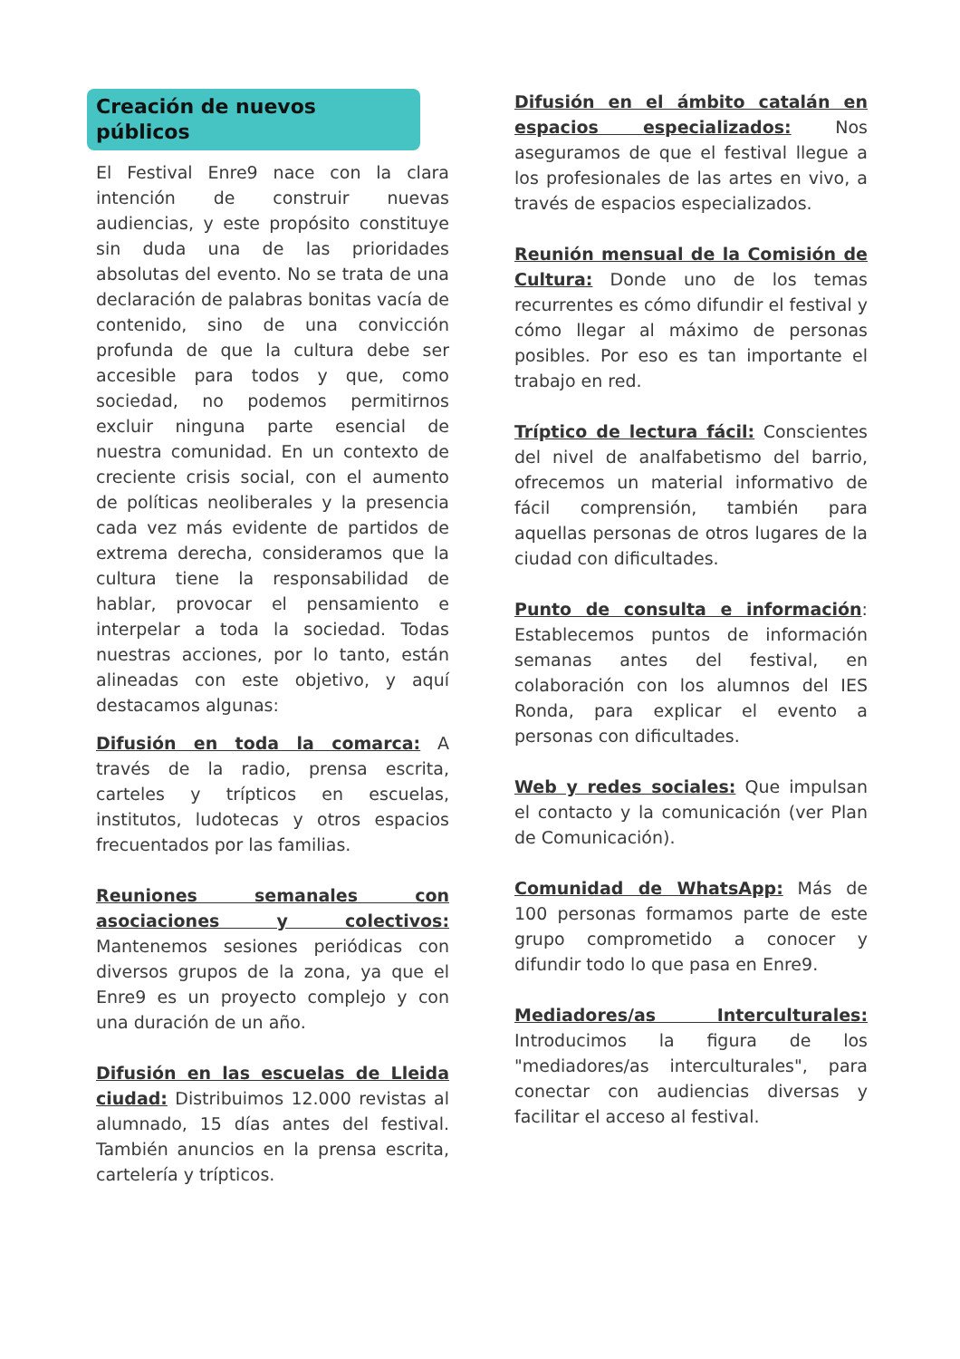Creación de nuevos públicos
El Festival Enre9 nace con la clara intención de construir nuevas audiencias, y este propósito constituye sin duda una de las prioridades absolutas del evento. No se trata de una declaración de palabras bonitas vacía de contenido, sino de una convicción profunda de que la cultura debe ser accesible para todos y que, como sociedad, no podemos permitirnos excluir ninguna parte esencial de nuestra comunidad. En un contexto de creciente crisis social, con el aumento de políticas neoliberales y la presencia cada vez más evidente de partidos de extrema derecha, consideramos que la cultura tiene la responsabilidad de hablar, provocar el pensamiento e interpelar a toda la sociedad. Todas nuestras acciones, por lo tanto, están alineadas con este objetivo, y aquí destacamos algunas:
Difusión en toda la comarca: A través de la radio, prensa escrita, carteles y trípticos en escuelas, institutos, ludotecas y otros espacios frecuentados por las familias.
Reuniones semanales con asociaciones y colectivos: Mantenemos sesiones periódicas con diversos grupos de la zona, ya que el Enre9 es un proyecto complejo y con una duración de un año.
Difusión en las escuelas de Lleida ciudad: Distribuimos 12.000 revistas al alumnado, 15 días antes del festival. También anuncios en la prensa escrita, cartelería y trípticos.
Difusión en el ámbito catalán en espacios especializados: Nos aseguramos de que el festival llegue a los profesionales de las artes en vivo, a través de espacios especializados.
Reunión mensual de la Comisión de Cultura: Donde uno de los temas recurrentes es cómo difundir el festival y cómo llegar al máximo de personas posibles. Por eso es tan importante el trabajo en red.
Tríptico de lectura fácil: Conscientes del nivel de analfabetismo del barrio, ofrecemos un material informativo de fácil comprensión, también para aquellas personas de otros lugares de la ciudad con dificultades.
Punto de consulta e información: Establecemos puntos de información semanas antes del festival, en colaboración con los alumnos del IES Ronda, para explicar el evento a personas con dificultades.
Web y redes sociales: Que impulsan el contacto y la comunicación (ver Plan de Comunicación).
Comunidad de WhatsApp: Más de 100 personas formamos parte de este grupo comprometido a conocer y difundir todo lo que pasa en Enre9.
Mediadores/as Interculturales: Introducimos la figura de los "mediadores/as interculturales", para conectar con audiencias diversas y facilitar el acceso al festival.